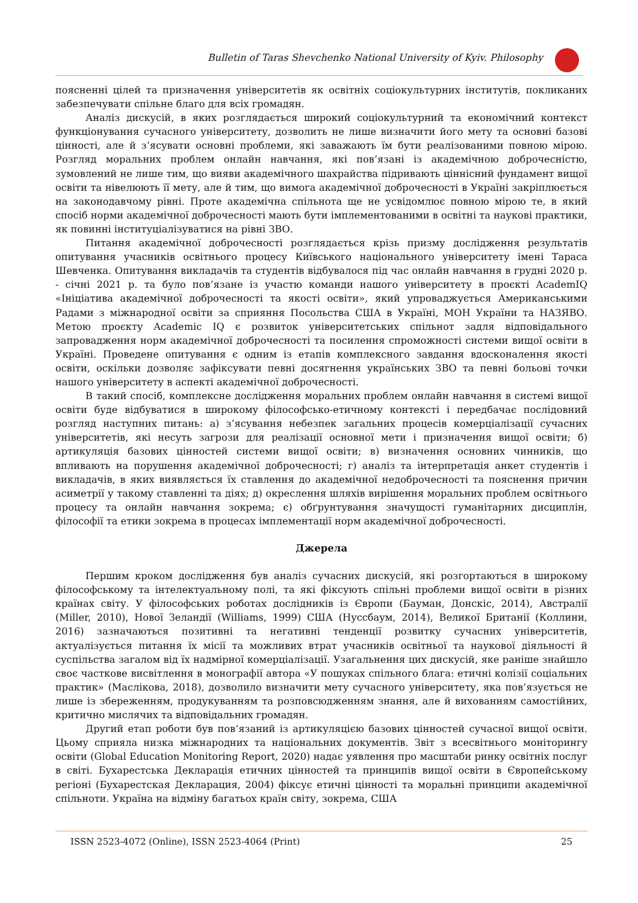Bulletin of Taras Shevchenko National University of Kyiv. Philosophy
поясненні цілей та призначення університетів як освітніх соціокультурних інститутів, покликаних забезпечувати спільне благо для всіх громадян.
Аналіз дискусій, в яких розглядається широкий соціокультурний та економічний контекст функціонування сучасного університету, дозволить не лише визначити його мету та основні базові цінності, але й з’ясувати основні проблеми, які заважають їм бути реалізованими повною мірою. Розгляд моральних проблем онлайн навчання, які пов’язані із академічною доброчесністю, зумовлений не лише тим, що вияви академічного шахрайства підривають ціннісний фундамент вищої освіти та нівелюють її мету, але й тим, що вимога академічної доброчесності в Україні закріплюється на законодавчому рівні. Проте академічна спільнота ще не усвідомлює повною мірою те, в який спосіб норми академічної доброчесності мають бути імплементованими в освітні та наукові практики, як повинні інституціалізуватися на рівні ЗВО.
Питання академічної доброчесності розглядається крізь призму дослідження результатів опитування учасників освітнього процесу Київського національного університету імені Тараса Шевченка. Опитування викладачів та студентів відбувалося під час онлайн навчання в грудні 2020 р. - січні 2021 р. та було пов’язане із участю команди нашого університету в проєкті AcademIQ «Ініціатива академічної доброчесності та якості освіти», який упроваджується Американськими Радами з міжнародної освіти за сприяння Посольства США в Україні, МОН України та НАЗЯВО. Метою проєкту Academic IQ є розвиток університетських спільнот задля відповідального запровадження норм академічної доброчесності та посилення спроможності системи вищої освіти в Україні. Проведене опитування є одним із етапів комплексного завдання вдосконалення якості освіти, оскільки дозволяє зафіксувати певні досягнення українських ЗВО та певні больові точки нашого університету в аспекті академічної доброчесності.
В такий спосіб, комплексне дослідження моральних проблем онлайн навчання в системі вищої освіти буде відбуватися в широкому філософсько-етичному контексті і передбачає послідовний розгляд наступних питань: а) з’ясування небезпек загальних процесів комерціалізації сучасних університетів, які несуть загрози для реалізації основної мети і призначення вищої освіти; б) артикуляція базових цінностей системи вищої освіти; в) визначення основних чинників, що впливають на порушення академічної доброчесності; г) аналіз та інтерпретація анкет студентів і викладачів, в яких виявляється їх ставлення до академічної недоброчесності та пояснення причин асиметрії у такому ставленні та діях; д) окреслення шляхів вирішення моральних проблем освітнього процесу та онлайн навчання зокрема; є) обґрунтування значущості гуманітарних дисциплін, філософії та етики зокрема в процесах імплементації норм академічної доброчесності.
Джерела
Першим кроком дослідження був аналіз сучасних дискусій, які розгортаються в широкому філософському та інтелектуальному полі, та які фіксують спільні проблеми вищої освіти в різних країнах світу. У філософських роботах дослідників із Європи (Бауман, Донскіс, 2014), Австралії (Miller, 2010), Нової Зеландії (Williams, 1999) США (Нуссбаум, 2014), Великої Британії (Коллини, 2016) зазначаються позитивні та негативні тенденції розвитку сучасних університетів, актуалізується питання їх місії та можливих втрат учасників освітньої та наукової діяльності й суспільства загалом від їх надмірної комерціалізації. Узагальнення цих дискусій, яке раніше знайшло своє часткове висвітлення в монографії автора «У пошуках спільного блага: етичні колізії соціальних практик» (Маслікова, 2018), дозволило визначити мету сучасного університету, яка пов’язується не лише із збереженням, продукуванням та розповсюдженням знання, але й вихованням самостійних, критично мислячих та відповідальних громадян.
Другий етап роботи був пов’язаний із артикуляцією базових цінностей сучасної вищої освіти. Цьому сприяла низка міжнародних та національних документів. Звіт з всесвітнього моніторингу освіти (Global Education Monitoring Report, 2020) надає уявлення про масштаби ринку освітніх послуг в світі. Бухарестська Декларація етичних цінностей та принципів вищої освіти в Європейському регіоні (Бухарестская Декларация, 2004) фіксує етичні цінності та моральні принципи академічної спільноти. Україна на відміну багатьох країн світу, зокрема, США
ISSN 2523-4072 (Online), ISSN 2523-4064 (Print) 25